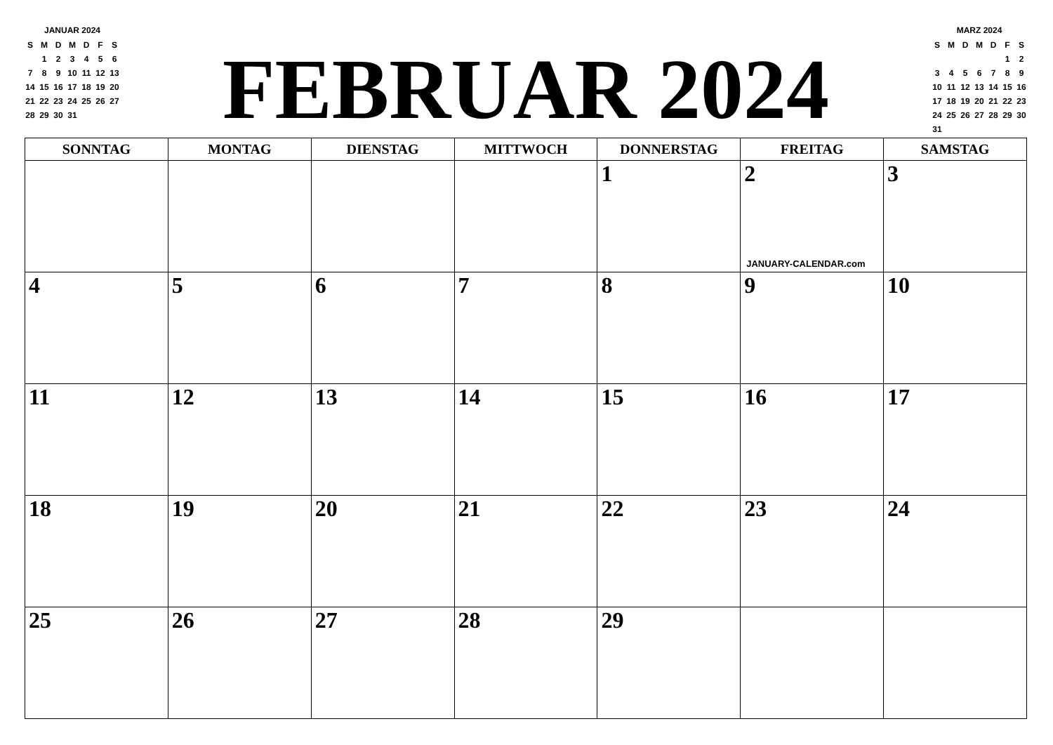JANUAR 2024
| S | M | D | M | D | F | S |
| | 1 | 2 | 3 | 4 | 5 | 6 |
| 7 | 8 | 9 | 10 | 11 | 12 | 13 |
| 14 | 15 | 16 | 17 | 18 | 19 | 20 |
| 21 | 22 | 23 | 24 | 25 | 26 | 27 |
| 28 | 29 | 30 | 31 | | | |
FEBRUAR 2024
MARZ 2024
| S | M | D | M | D | F | S |
| | | | | | 1 | 2 |
| 3 | 4 | 5 | 6 | 7 | 8 | 9 |
| 10 | 11 | 12 | 13 | 14 | 15 | 16 |
| 17 | 18 | 19 | 20 | 21 | 22 | 23 |
| 24 | 25 | 26 | 27 | 28 | 29 | 30 |
| 31 | | | | | | |
| SONNTAG | MONTAG | DIENSTAG | MITTWOCH | DONNERSTAG | FREITAG | SAMSTAG |
| --- | --- | --- | --- | --- | --- | --- |
| | | | | 1 | 2 JANUARY-CALENDAR.com | 3 |
| 4 | 5 | 6 | 7 | 8 | 9 | 10 |
| 11 | 12 | 13 | 14 | 15 | 16 | 17 |
| 18 | 19 | 20 | 21 | 22 | 23 | 24 |
| 25 | 26 | 27 | 28 | 29 | | |